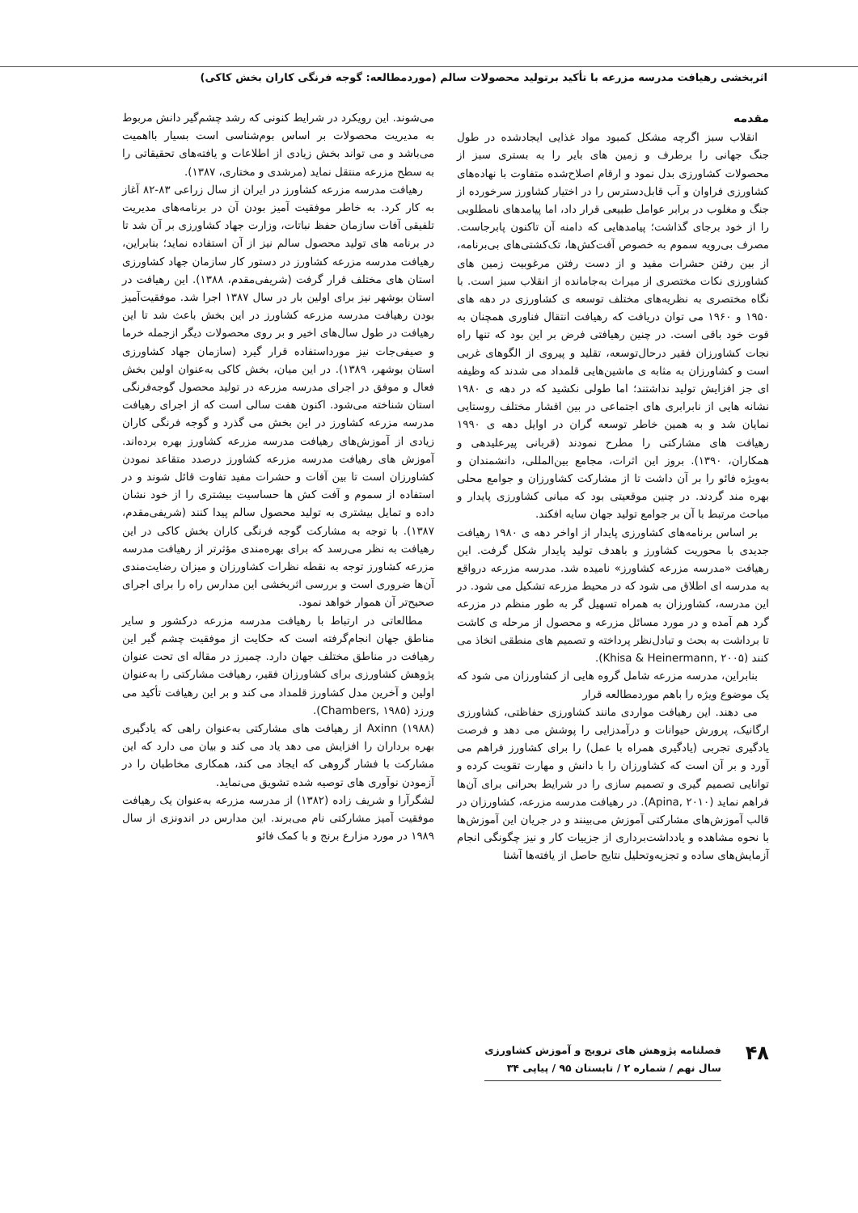اثربخشی رهیافت مدرسه مزرعه با تأکید برتولید محصولات سالم (موردمطالعه: گوجه فرنگی کاران بخش کاکی)
مقدمه
انقلاب سبز اگرچه مشکل کمبود مواد غذایی ایجادشده در طول جنگ جهانی را برطرف و زمین های بایر را به بستری سبز از محصولات کشاورزی بدل نمود و ارقام اصلاح‌شده متفاوت با نهاده‌های کشاورزی فراوان و آب قابل‌دسترس را در اختیار کشاورز سرخورده از جنگ و مغلوب در برابر عوامل طبیعی قرار داد، اما پیامدهای نامطلوبی را از خود برجای گذاشت؛ پیامدهایی که دامنه آن تاکنون پابرجاست. مصرف بی‌رویه سموم به خصوص آفت‌کش‌ها، تک‌کشتی‌های بی‌برنامه، از بین رفتن حشرات مفید و از دست رفتن مرغوبیت زمین های کشاورزی نکات مختصری از میراث به‌جامانده از انقلاب سبز است. با نگاه مختصری به نظریه‌های مختلف توسعه ی کشاورزی در دهه های ۱۹۵۰ و ۱۹۶۰ می توان دریافت که رهیافت انتقال فناوری همچنان به قوت خود باقی است. در چنین رهیافتی فرض بر این بود که تنها راه نجات کشاورزان فقیر درحال‌توسعه، تقلید و پیروی از الگوهای غربی است و کشاورزان به مثابه ی ماشین‌هایی قلمداد می شدند که وظیفه ای جز افزایش تولید نداشتند؛ اما طولی نکشید که در دهه ی ۱۹۸۰ نشانه هایی از نابرابری های اجتماعی در بین اقشار مختلف روستایی نمایان شد و به همین خاطر توسعه گران در اوایل دهه ی ۱۹۹۰ رهیافت های مشارکتی را مطرح نمودند (قربانی پیرعلیدهی و همکاران، ۱۳۹۰). بروز این اثرات، مجامع بین‌المللی، دانشمندان و به‌ویژه فائو را بر آن داشت تا از مشارکت کشاورزان و جوامع محلی بهره مند گردند. در چنین موقعیتی بود که مبانی کشاورزی پایدار و مباحث مرتبط با آن بر جوامع تولید جهان سایه افکند.
بر اساس برنامه‌های کشاورزی پایدار از اواخر دهه ی ۱۹۸۰ رهیافت جدیدی با محوریت کشاورز و باهدف تولید پایدار شکل گرفت. این رهیافت «مدرسه مزرعه کشاورز» نامیده شد. مدرسه مزرعه درواقع به مدرسه ای اطلاق می شود که در محیط مزرعه تشکیل می شود. در این مدرسه، کشاورزان به همراه تسهیل گر به طور منظم در مزرعه گرد هم آمده و در مورد مسائل مزرعه و محصول از مرحله ی کاشت تا برداشت به بحث و تبادل‌نظر پرداخته و تصمیم های منطقی اتخاذ می کنند (Khisa & Heinermann, ۲۰۰۵).
بنابراین، مدرسه مزرعه شامل گروه هایی از کشاورزان می شود که یک موضوع ویژه را باهم موردمطالعه قرار
می دهند. این رهیافت مواردی مانند کشاورزی حفاظتی، کشاورزی ارگانیک، پرورش حیوانات و درآمدزایی را پوشش می دهد و فرصت یادگیری تجربی (یادگیری همراه با عمل) را برای کشاورز فراهم می آورد و بر آن است که کشاورزان را با دانش و مهارت تقویت کرده و توانایی تصمیم گیری و تصمیم سازی را در شرایط بحرانی برای آن‌ها فراهم نماید (Apina, ۲۰۱۰). در رهیافت مدرسه مزرعه، کشاورزان در قالب آموزش‌های مشارکتی آموزش می‌بینند و در جریان این آموزش‌ها با نحوه مشاهده و یادداشت‌برداری از جزییات کار و نیز چگونگی انجام آزمایش‌های ساده و تجزیه‌وتحلیل نتایج حاصل از یافته‌ها آشنا
می‌شوند. این رویکرد در شرایط کنونی که رشد چشم‌گیر دانش مربوط به مدیریت محصولات بر اساس بوم‌شناسی است بسیار بااهمیت می‌باشد و می تواند بخش زیادی از اطلاعات و یافته‌های تحقیقاتی را به سطح مزرعه منتقل نماید (مرشدی و مختاری، ۱۳۸۷).
رهیافت مدرسه مزرعه کشاورز در ایران از سال زراعی ۸۳-۸۲ آغاز به کار کرد. به خاطر موفقیت آمیز بودن آن در برنامه‌های مدیریت تلفیقی آفات سازمان حفظ نباتات، وزارت جهاد کشاورزی بر آن شد تا در برنامه های تولید محصول سالم نیز از آن استفاده نماید؛ بنابراین، رهیافت مدرسه مزرعه کشاورز در دستور کار سازمان جهاد کشاورزی استان های مختلف قرار گرفت (شریفی‌مقدم، ۱۳۸۸). این رهیافت در استان بوشهر نیز برای اولین بار در سال ۱۳۸۷ اجرا شد. موفقیت‌آمیز بودن رهیافت مدرسه مزرعه کشاورز در این بخش باعث شد تا این رهیافت در طول سال‌های اخیر و بر روی محصولات دیگر ازجمله خرما و صیفی‌جات نیز مورداستفاده قرار گیرد (سازمان جهاد کشاورزی استان بوشهر، ۱۳۸۹). در این میان، بخش کاکی به‌عنوان اولین بخش فعال و موفق در اجرای مدرسه مزرعه در تولید محصول گوجه‌فرنگی استان شناخته می‌شود. اکنون هفت سالی است که از اجرای رهیافت مدرسه مزرعه کشاورز در این بخش می گذرد و گوجه فرنگی کاران زیادی از آموزش‌های رهیافت مدرسه مزرعه کشاورز بهره برده‌اند. آموزش های رهیافت مدرسه مزرعه کشاورز درصدد متقاعد نمودن کشاورزان است تا بین آفات و حشرات مفید تفاوت قائل شوند و در استفاده از سموم و آفت کش ها حساسیت بیشتری را از خود نشان داده و تمایل بیشتری به تولید محصول سالم پیدا کنند (شریفی‌مقدم، ۱۳۸۷). با توجه به مشارکت گوجه فرنگی کاران بخش کاکی در این رهیافت به نظر می‌رسد که برای بهره‌مندی مؤثرتر از رهیافت مدرسه مزرعه کشاورز توجه به نقطه نظرات کشاورزان و میزان رضایت‌مندی آن‌ها ضروری است و بررسی اثربخشی این مدارس راه را برای اجرای صحیح‌تر آن هموار خواهد نمود.
مطالعاتی در ارتباط با رهیافت مدرسه مزرعه درکشور و سایر مناطق جهان انجام‌گرفته است که حکایت از موفقیت چشم گیر این رهیافت در مناطق مختلف جهان دارد. چمبرز در مقاله ای تحت عنوان پژوهش کشاورزی برای کشاورزان فقیر، رهیافت مشارکتی را به‌عنوان اولین و آخرین مدل کشاورز قلمداد می کند و بر این رهیافت تأکید می ورزد (Chambers, ۱۹۸۵).
Axinn (۱۹۸۸) از رهیافت های مشارکتی به‌عنوان راهی که یادگیری بهره برداران را افزایش می دهد یاد می کند و بیان می دارد که این مشارکت با فشار گروهی که ایجاد می کند، همکاری مخاطبان را در آزمودن نوآوری های توصیه شده تشویق می‌نماید.
لشگرآرا و شریف زاده (۱۳۸۲) از مدرسه مزرعه به‌عنوان یک رهیافت موفقیت آمیز مشارکتی نام می‌برند. این مدارس در اندونزی از سال ۱۹۸۹ در مورد مزارع برنج و با کمک فائو
۴۸
فصلنامه پژوهش های ترویج و آموزش کشاورزی
سال نهم / شماره ۲ / تابستان ۹۵ / پیاپی ۳۴